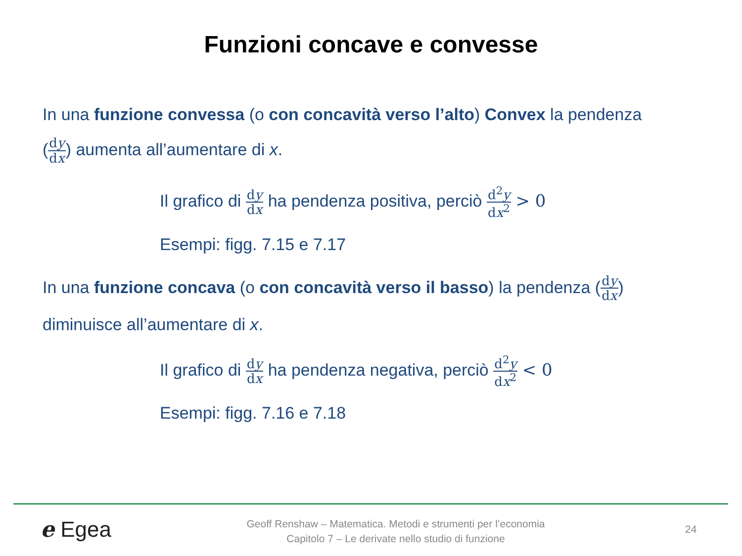Funzioni concave e convesse
In una funzione convessa (o con concavità verso l’alto) Convex la pendenza
(dy dx) aumenta all’aumentare di x.
Il grafico di dy dx ha pendenza positiva, perciò d<sup>2</sup>y dx<sup>2</sup> > 0
Esempi: figg. 7.15 e 7.17
In una funzione concava (o con concavità verso il basso) la pendenza (dy dx)
diminuisce all’aumentare di x.
Il grafico di dy dx ha pendenza negativa, perciò d<sup>2</sup>y dx<sup>2</sup> < 0
Esempi: figg. 7.16 e 7.18
e Egea
Geoff Renshaw – Matematica. Metodi e strumenti per l’economia
Capitolo 7 – Le derivate nello studio di funzione
24